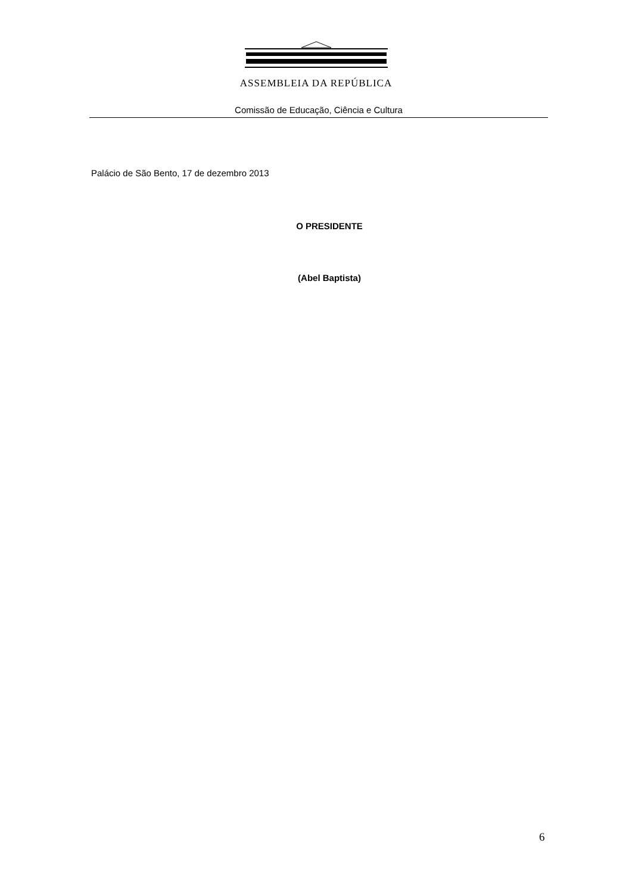ASSEMBLEIA DA REPÚBLICA
Comissão de Educação, Ciência e Cultura
Palácio de São Bento, 17 de dezembro 2013
O PRESIDENTE
(Abel Baptista)
6